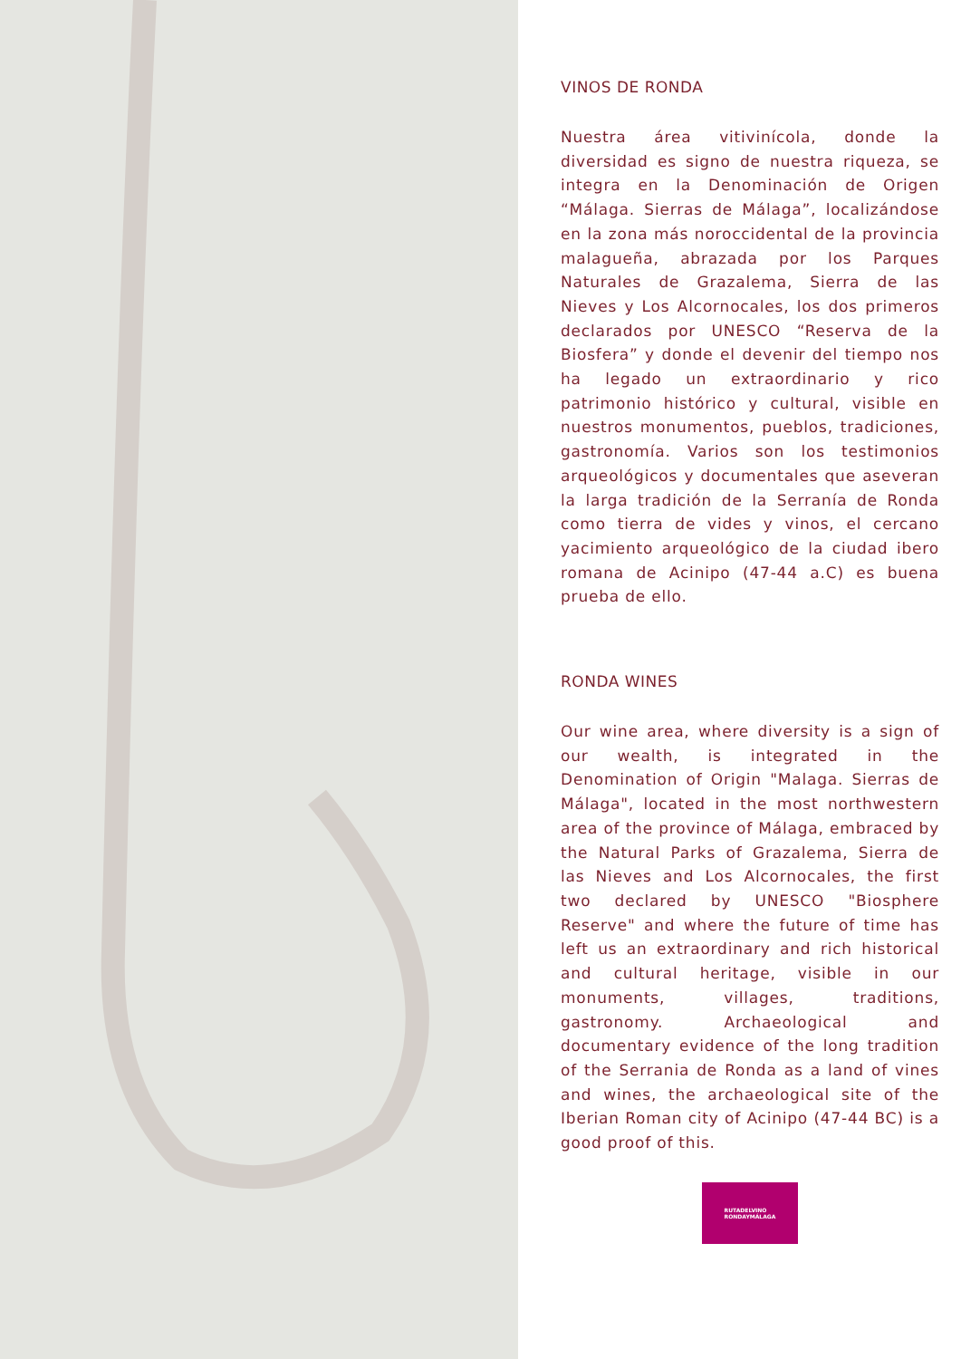VINOS DE RONDA
Nuestra área vitivinícola, donde la diversidad es signo de nuestra riqueza, se integra en la Denominación de Origen “Málaga. Sierras de Málaga”, localizándose en la zona más noroccidental de la provincia malagueña, abrazada por los Parques Naturales de Grazalema, Sierra de las Nieves y Los Alcornocales, los dos primeros declarados por UNESCO “Reserva de la Biosfera” y donde el devenir del tiempo nos ha legado un extraordinario y rico patrimonio histórico y cultural, visible en nuestros monumentos, pueblos, tradiciones, gastronomía. Varios son los testimonios arqueológicos y documentales que aseveran la larga tradición de la Serranía de Ronda como tierra de vides y vinos, el cercano yacimiento arqueológico de la ciudad ibero romana de Acinipo (47-44 a.C) es buena prueba de ello.
RONDA WINES
Our wine area, where diversity is a sign of our wealth, is integrated in the Denomination of Origin "Malaga. Sierras de Málaga", located in the most northwestern area of the province of Málaga, embraced by the Natural Parks of Grazalema, Sierra de las Nieves and Los Alcornocales, the first two declared by UNESCO "Biosphere Reserve" and where the future of time has left us an extraordinary and rich historical and cultural heritage, visible in our monuments, villages, traditions, gastronomy. Archaeological and documentary evidence of the long tradition of the Serrania de Ronda as a land of vines and wines, the archaeological site of the Iberian Roman city of Acinipo (47-44 BC) is a good proof of this.
RUTADELVINO
RONDAYMÁLAGA